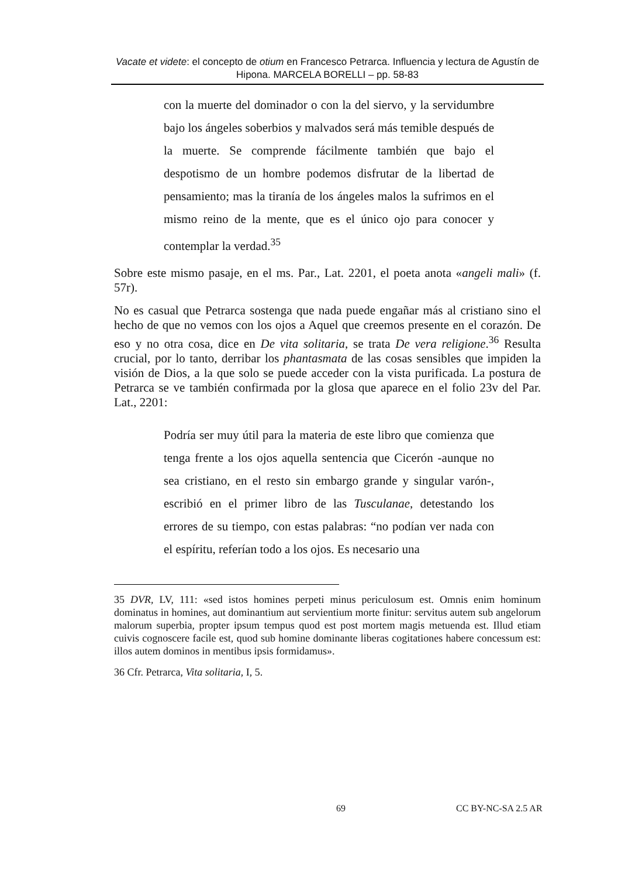Vacate et videte: el concepto de otium en Francesco Petrarca. Influencia y lectura de Agustín de Hipona. MARCELA BORELLI – pp. 58-83
con la muerte del dominador o con la del siervo, y la servidumbre bajo los ángeles soberbios y malvados será más temible después de la muerte. Se comprende fácilmente también que bajo el despotismo de un hombre podemos disfrutar de la libertad de pensamiento; mas la tiranía de los ángeles malos la sufrimos en el mismo reino de la mente, que es el único ojo para conocer y contemplar la verdad.<sup>35</sup>
Sobre este mismo pasaje, en el ms. Par., Lat. 2201, el poeta anota «angeli mali» (f. 57r).
No es casual que Petrarca sostenga que nada puede engañar más al cristiano sino el hecho de que no vemos con los ojos a Aquel que creemos presente en el corazón. De eso y no otra cosa, dice en De vita solitaria, se trata De vera religione.<sup>36</sup> Resulta crucial, por lo tanto, derribar los phantasmata de las cosas sensibles que impiden la visión de Dios, a la que solo se puede acceder con la vista purificada. La postura de Petrarca se ve también confirmada por la glosa que aparece en el folio 23v del Par. Lat., 2201:
Podría ser muy útil para la materia de este libro que comienza que tenga frente a los ojos aquella sentencia que Cicerón -aunque no sea cristiano, en el resto sin embargo grande y singular varón-, escribió en el primer libro de las Tusculanae, detestando los errores de su tiempo, con estas palabras: “no podían ver nada con el espíritu, referían todo a los ojos. Es necesario una
35 DVR, LV, 111: «sed istos homines perpeti minus periculosum est. Omnis enim hominum dominatus in homines, aut dominantium aut servientium morte finitur: servitus autem sub angelorum malorum superbia, propter ipsum tempus quod est post mortem magis metuenda est. Illud etiam cuivis cognoscere facile est, quod sub homine dominante liberas cogitationes habere concessum est: illos autem dominos in mentibus ipsis formidamus».
36 Cfr. Petrarca, Vita solitaria, I, 5.
69 CC BY-NC-SA 2.5 AR